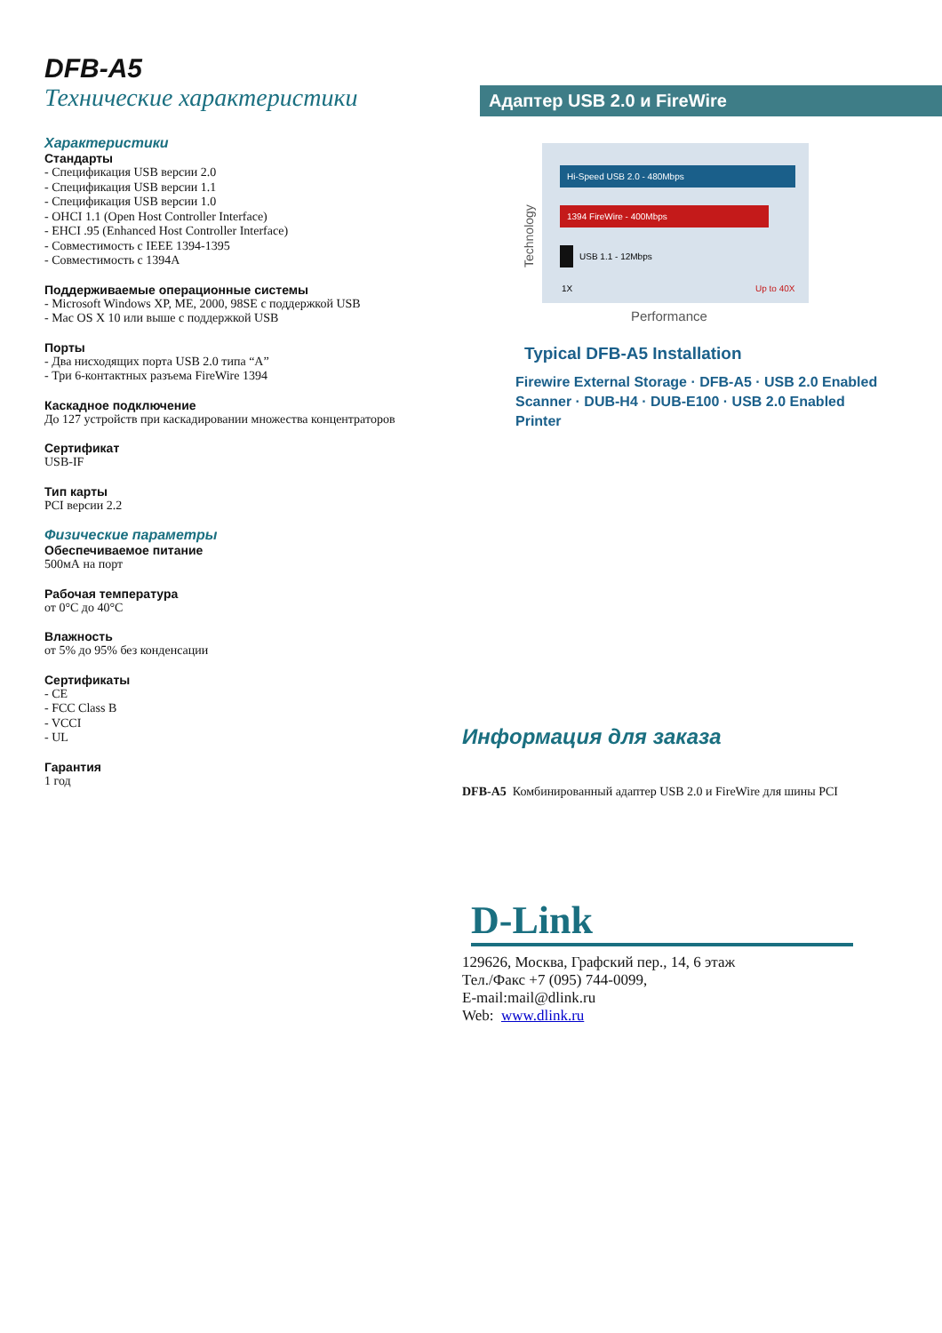DFB-A5
Технические характеристики
Характеристики
Стандарты
- Спецификация USB версии 2.0
- Спецификация USB версии 1.1
- Спецификация USB версии 1.0
- OHCI 1.1 (Open Host Controller Interface)
- EHCI .95 (Enhanced Host Controller Interface)
- Совместимость с IEEE 1394-1395
- Совместимость с 1394A
Поддерживаемые операционные системы
- Microsoft Windows XP, ME, 2000, 98SE с поддержкой USB
- Mac OS X 10 или выше с поддержкой USB
Порты
- Два нисходящих порта USB 2.0 типа “A”
- Три 6-контактных разъема FireWire 1394
Каскадное подключение
До 127 устройств при каскадировании множества концентраторов
Сертификат
USB-IF
Тип карты
PCI версии 2.2
Физические параметры
Обеспечиваемое питание
500мА на порт
Рабочая температура
от 0°C до 40°C
Влажность
от 5% до 95% без конденсации
Сертификаты
- CE
- FCC Class B
- VCCI
- UL
Гарантия
1 год
Адаптер USB 2.0 и FireWire
Hi-Speed USB 2.0 - 480Mbps
1394 FireWire - 400Mbps
USB 1.1 - 12Mbps
1X
Up to 40X
Performance
Technology
Typical DFB-A5 Installation
Firewire External Storage · DFB-A5 · USB 2.0 Enabled Scanner · DUB-H4 · DUB-E100 · USB 2.0 Enabled Printer
Информация для заказа
DFB-A5 Комбинированный адаптер USB 2.0 и FireWire для шины PCI
D-Link
129626, Москва, Графский пер., 14, 6 этаж
Тел./Факс +7 (095) 744-0099,
E-mail:mail@dlink.ru
Web: www.dlink.ru